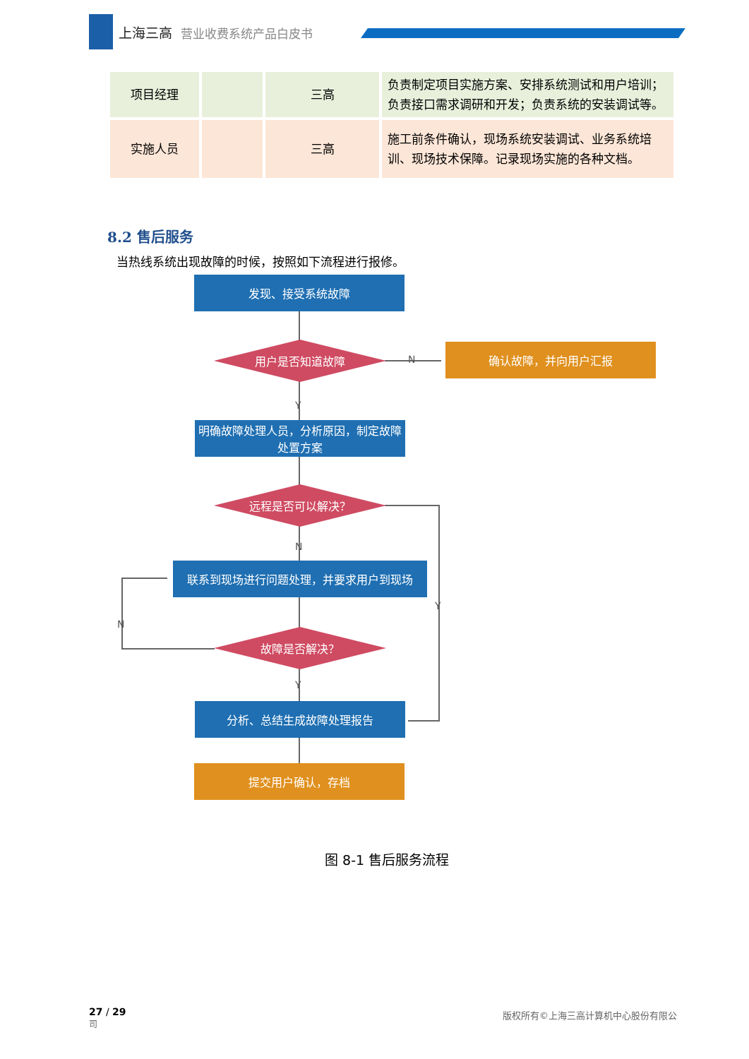上海三高 营业收费系统产品白皮书
| 项目经理 | | 三高 | 负责制定项目实施方案、安排系统测试和用户培训；负责接口需求调研和开发；负责系统的安装调试等。 |
| 实施人员 | | 三高 | 施工前条件确认，现场系统安装调试、业务系统培训、现场技术保障。记录现场实施的各种文档。 |
8.2 售后服务
当热线系统出现故障的时候，按照如下流程进行报修。
发现、接受系统故障
用户是否知道故障
N
确认故障，并向用户汇报
Y
明确故障处理人员，分析原因，制定故障处置方案
远程是否可以解决？
N
Y
联系到现场进行问题处理，并要求用户到现场
N
故障是否解决？
Y
分析、总结生成故障处理报告
提交用户确认，存档
图 8-1 售后服务流程
27 / 29
司
版权所有©上海三高计算机中心股份有限公